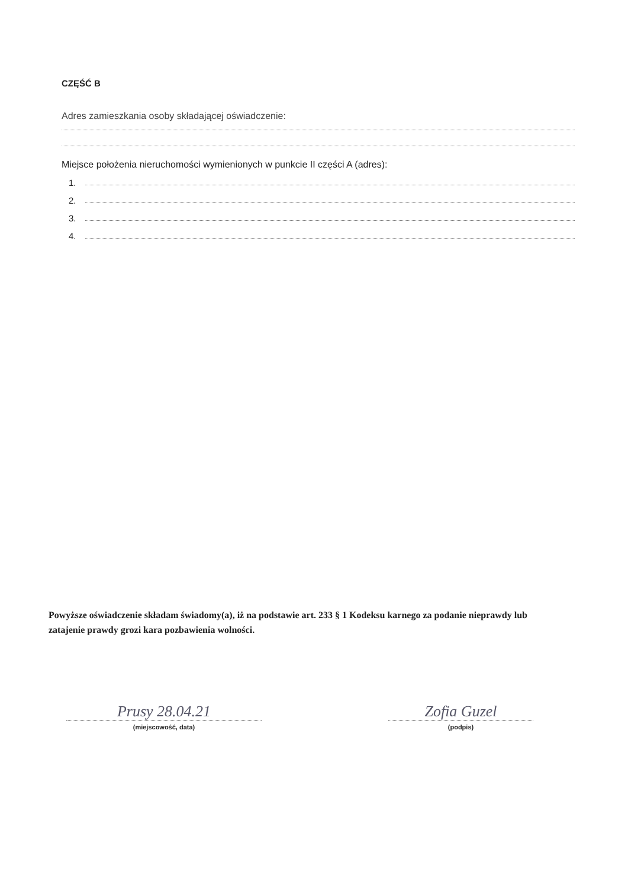CZĘŚĆ B
Adres zamieszkania osoby składającej oświadczenie:
Miejsce położenia nieruchomości wymienionych w punkcie II części A (adres):
1.
2.
3.
4.
Powyższe oświadczenie składam świadomy(a), iż na podstawie art. 233 § 1 Kodeksu karnego za podanie nieprawdy lub zatajenie prawdy grozi kara pozbawienia wolności.
Prusy 28.04.21
(miejscowość, data)
Zofia Guzel
(podpis)